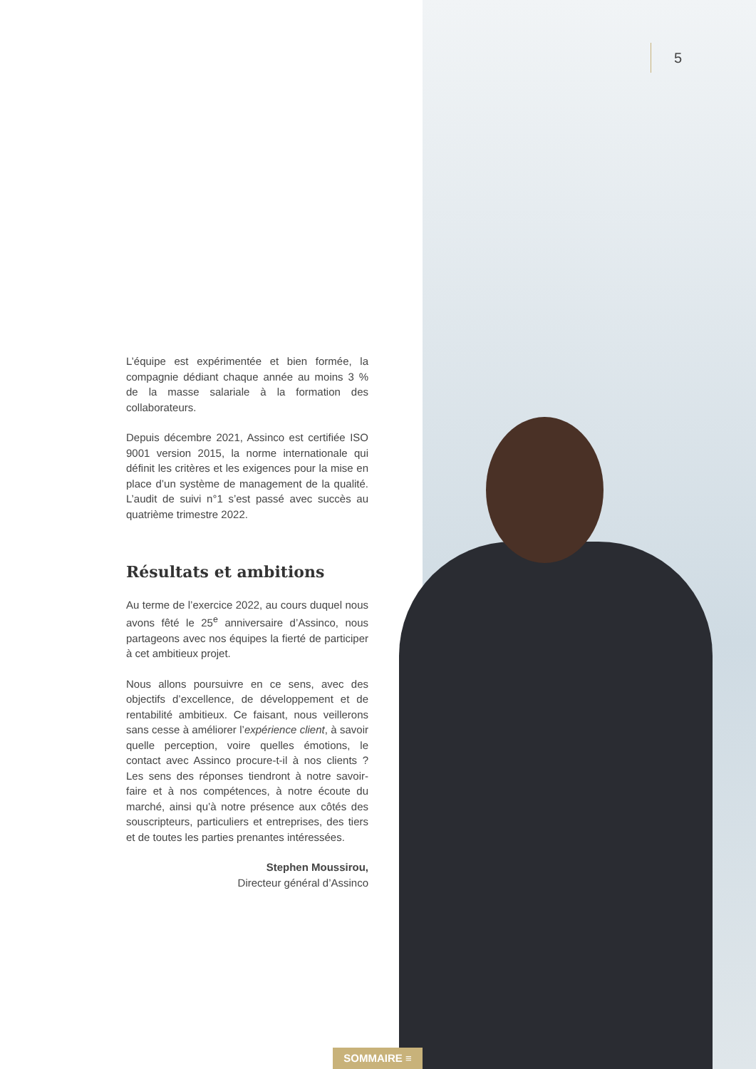5
L’équipe est expérimentée et bien formée, la compagnie dédiant chaque année au moins 3 % de la masse salariale à la formation des collaborateurs.
Depuis décembre 2021, Assinco est certifiée ISO 9001 version 2015, la norme internationale qui définit les critères et les exigences pour la mise en place d’un système de management de la qualité. L’audit de suivi n°1 s’est passé avec succès au quatrième trimestre 2022.
Résultats et ambitions
Au terme de l’exercice 2022, au cours duquel nous avons fêté le 25<sup>e</sup> anniversaire d’Assinco, nous partageons avec nos équipes la fierté de participer à cet ambitieux projet.
Nous allons poursuivre en ce sens, avec des objectifs d’excellence, de développement et de rentabilité ambitieux. Ce faisant, nous veillerons sans cesse à améliorer l’expérience client, à savoir quelle perception, voire quelles émotions, le contact avec Assinco procure-t-il à nos clients ? Les sens des réponses tiendront à notre savoir-faire et à nos compétences, à notre écoute du marché, ainsi qu’à notre présence aux côtés des souscripteurs, particuliers et entreprises, des tiers et de toutes les parties prenantes intéressées.
Stephen Moussirou,
Directeur général d’Assinco
SOMMAIRE ≡